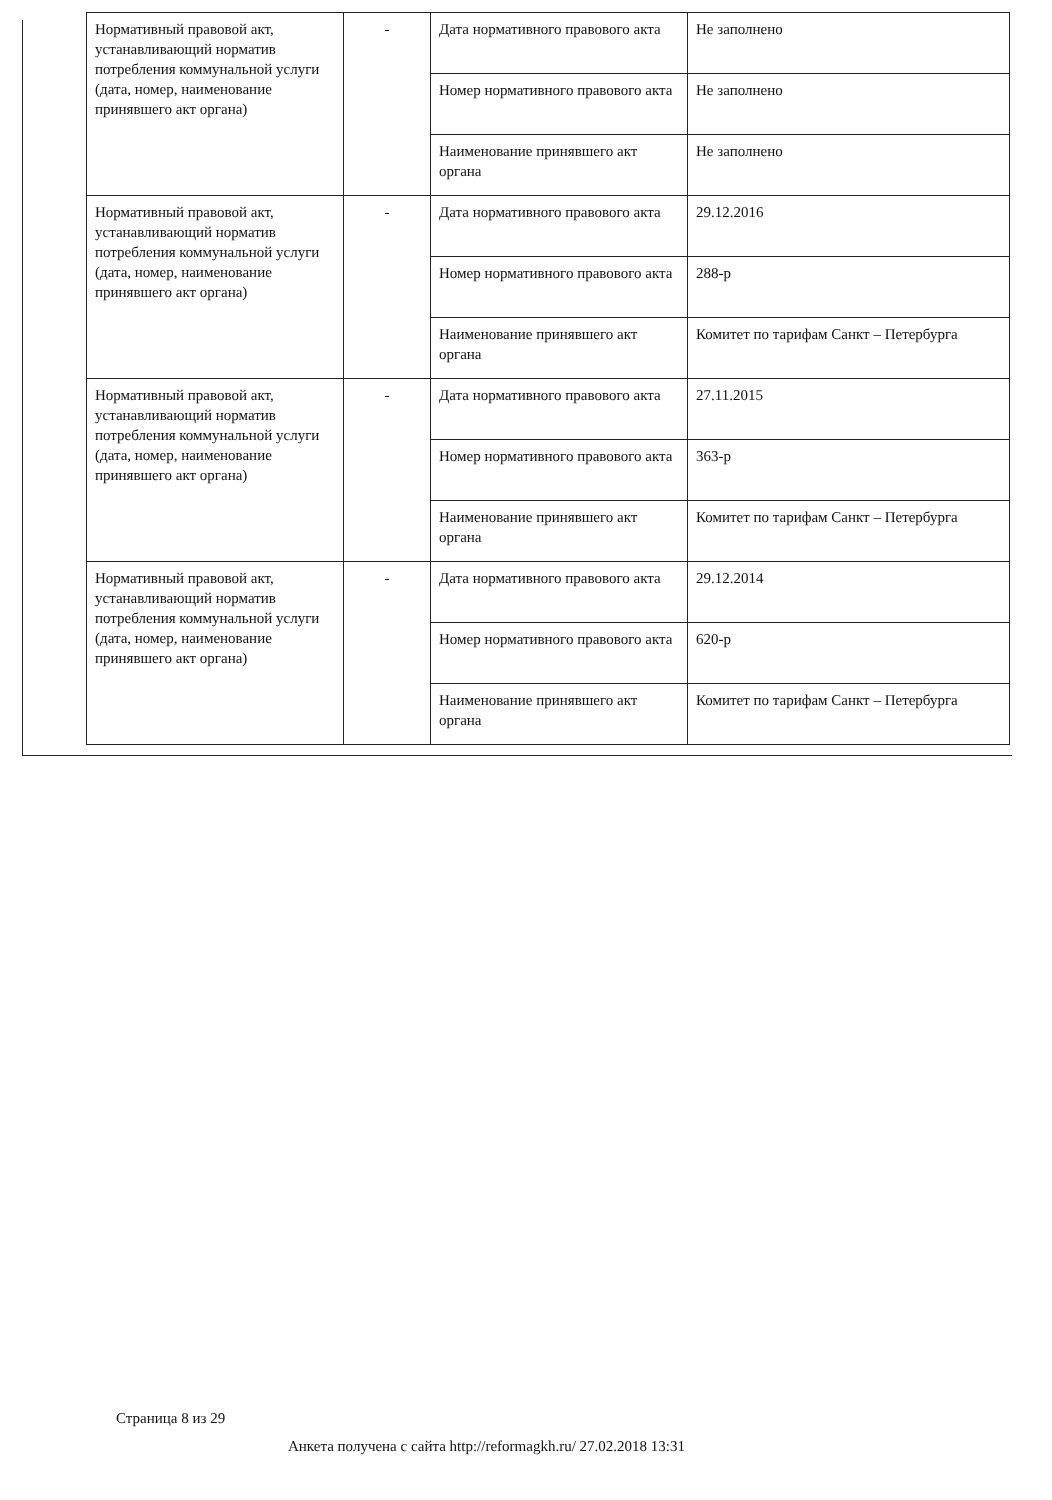| Нормативный правовой акт, устанавливающий норматив потребления коммунальной услуги (дата, номер, наименование принявшего акт органа) | - | Дата нормативного правового акта | Не заполнено |
| | | Номер нормативного правового акта | Не заполнено |
| | | Наименование принявшего акт органа | Не заполнено |
| Нормативный правовой акт, устанавливающий норматив потребления коммунальной услуги (дата, номер, наименование принявшего акт органа) | - | Дата нормативного правового акта | 29.12.2016 |
| | | Номер нормативного правового акта | 288-р |
| | | Наименование принявшего акт органа | Комитет по тарифам Санкт – Петербурга |
| Нормативный правовой акт, устанавливающий норматив потребления коммунальной услуги (дата, номер, наименование принявшего акт органа) | - | Дата нормативного правового акта | 27.11.2015 |
| | | Номер нормативного правового акта | 363-р |
| | | Наименование принявшего акт органа | Комитет по тарифам Санкт – Петербурга |
| Нормативный правовой акт, устанавливающий норматив потребления коммунальной услуги (дата, номер, наименование принявшего акт органа) | - | Дата нормативного правового акта | 29.12.2014 |
| | | Номер нормативного правового акта | 620-р |
| | | Наименование принявшего акт органа | Комитет по тарифам Санкт – Петербурга |
Страница 8 из 29
Анкета получена с сайта http://reformagkh.ru/ 27.02.2018 13:31